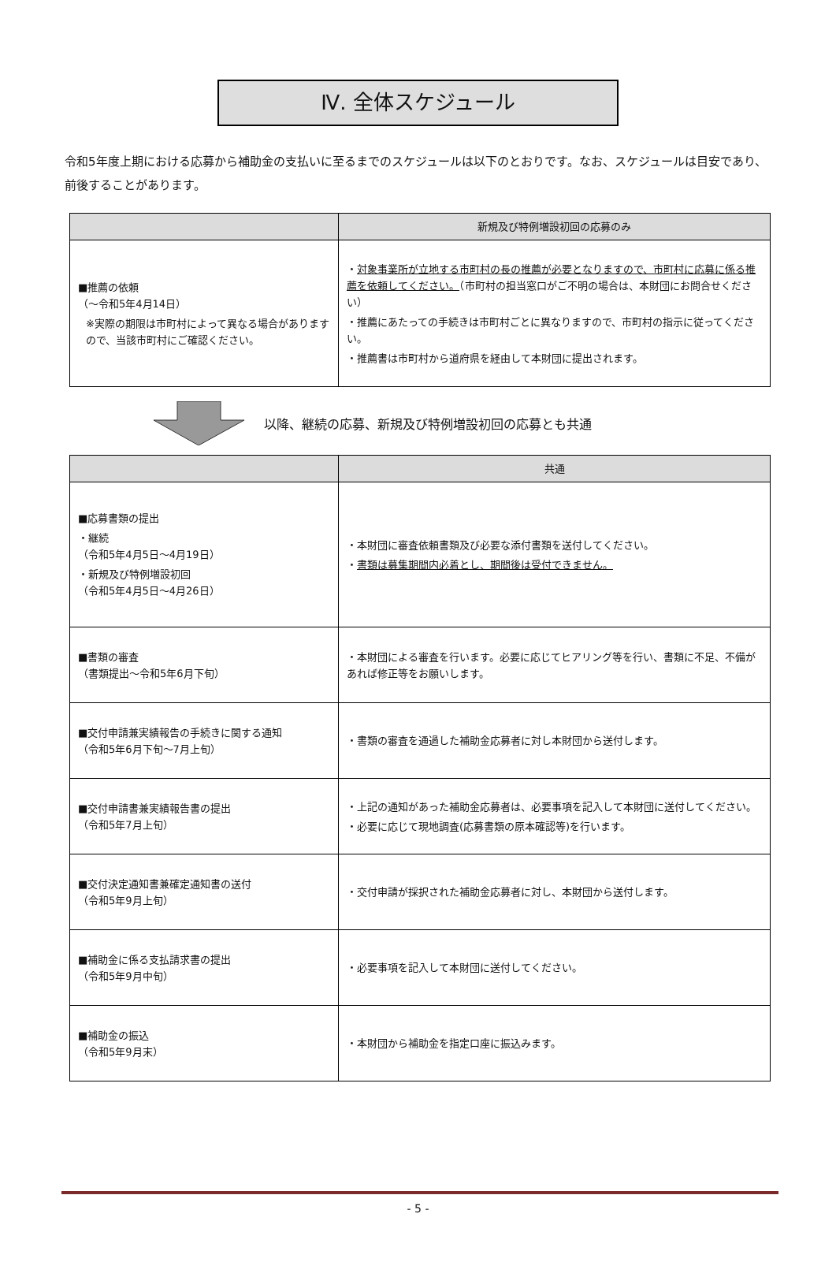Ⅳ. 全体スケジュール
令和5年度上期における応募から補助金の支払いに至るまでのスケジュールは以下のとおりです。なお、スケジュールは目安であり、前後することがあります。
| | 新規及び特例増設初回の応募のみ |
| --- | --- |
| ■推薦の依頼 （～令和5年4月14日） ※実際の期限は市町村によって異なる場合がありますので、当該市町村にご確認ください。 | ・ 対象事業所が立地する市町村の長の推薦が必要となりますので、市町村に応募に係る推薦を依頼してください。 （市町村の担当窓口がご不明の場合は、本財団にお問合せください） ・推薦にあたっての手続きは市町村ごとに異なりますので、市町村の指示に従ってください。 ・推薦書は市町村から道府県を経由して本財団に提出されます。 |
以降、継続の応募、新規及び特例増設初回の応募とも共通
| | 共通 |
| --- | --- |
| ■応募書類の提出 ・継続 （令和5年4月5日～4月19日） ・新規及び特例増設初回 （令和5年4月5日～4月26日） | ・本財団に審査依頼書類及び必要な添付書類を送付してください。 ・ 書類は募集期間内必着とし、期間後は受付できません。 |
| ■書類の審査 （書類提出～令和5年6月下旬） | ・本財団による審査を行います。必要に応じてヒアリング等を行い、書類に不足、不備があれば修正等をお願いします。 |
| ■交付申請兼実績報告の手続きに関する通知 （令和5年6月下旬～7月上旬） | ・書類の審査を通過した補助金応募者に対し本財団から送付します。 |
| ■交付申請書兼実績報告書の提出 （令和5年7月上旬） | ・上記の通知があった補助金応募者は、必要事項を記入して本財団に送付してください。 ・必要に応じて現地調査(応募書類の原本確認等)を行います。 |
| ■交付決定通知書兼確定通知書の送付 （令和5年9月上旬） | ・交付申請が採択された補助金応募者に対し、本財団から送付します。 |
| ■補助金に係る支払請求書の提出 （令和5年9月中旬） | ・必要事項を記入して本財団に送付してください。 |
| ■補助金の振込 （令和5年9月末） | ・本財団から補助金を指定口座に振込みます。 |
- 5 -